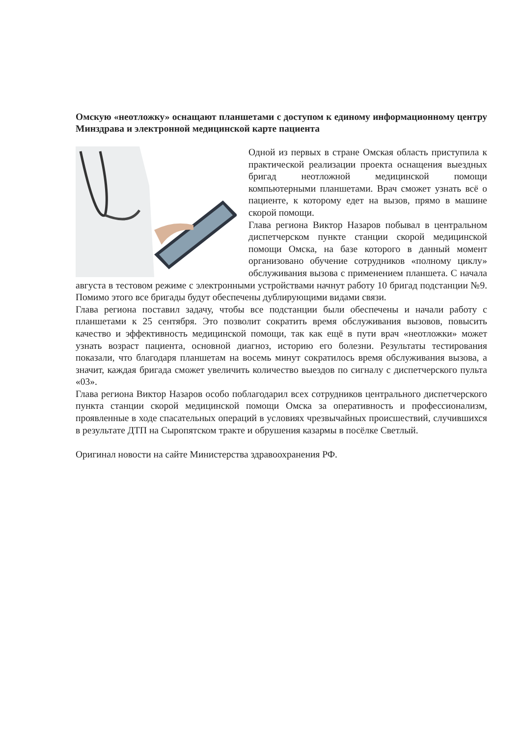Омскую «неотложку» оснащают планшетами с доступом к единому информационному центру Минздрава и электронной медицинской карте пациента
Одной из первых в стране Омская область приступила к практической реализации проекта оснащения выездных бригад неотложной медицинской помощи компьютерными планшетами. Врач сможет узнать всё о пациенте, к которому едет на вызов, прямо в машине скорой помощи.
Глава региона Виктор Назаров побывал в центральном диспетчерском пункте станции скорой медицинской помощи Омска, на базе которого в данный момент организовано обучение сотрудников «полному циклу» обслуживания вызова с применением планшета. С начала августа в тестовом режиме с электронными устройствами начнут работу 10 бригад подстанции №9. Помимо этого все бригады будут обеспечены дублирующими видами связи.
Глава региона поставил задачу, чтобы все подстанции были обеспечены и начали работу с планшетами к 25 сентября. Это позволит сократить время обслуживания вызовов, повысить качество и эффективность медицинской помощи, так как ещё в пути врач «неотложки» может узнать возраст пациента, основной диагноз, историю его болезни. Результаты тестирования показали, что благодаря планшетам на восемь минут сократилось время обслуживания вызова, а значит, каждая бригада сможет увеличить количество выездов по сигналу с диспетчерского пульта «03».
Глава региона Виктор Назаров особо поблагодарил всех сотрудников центрального диспетчерского пункта станции скорой медицинской помощи Омска за оперативность и профессионализм, проявленные в ходе спасательных операций в условиях чрезвычайных происшествий, случившихся в результате ДТП на Сыропятском тракте и обрушения казармы в посёлке Светлый.
Оригинал новости на сайте Министерства здравоохранения РФ.